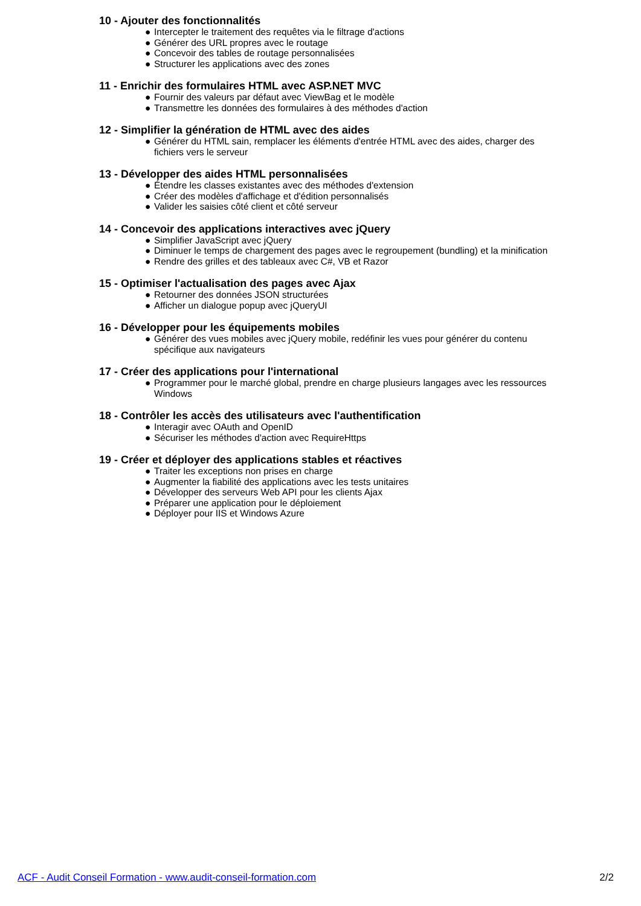10 - Ajouter des fonctionnalités
● Intercepter le traitement des requêtes via le filtrage d'actions
● Générer des URL propres avec le routage
● Concevoir des tables de routage personnalisées
● Structurer les applications avec des zones
11 - Enrichir des formulaires HTML avec ASP.NET MVC
● Fournir des valeurs par défaut avec ViewBag et le modèle
● Transmettre les données des formulaires à des méthodes d'action
12 - Simplifier la génération de HTML avec des aides
● Générer du HTML sain, remplacer les éléments d'entrée HTML avec des aides, charger des fichiers vers le serveur
13 - Développer des aides HTML personnalisées
● Étendre les classes existantes avec des méthodes d'extension
● Créer des modèles d'affichage et d'édition personnalisés
● Valider les saisies côté client et côté serveur
14 - Concevoir des applications interactives avec jQuery
● Simplifier JavaScript avec jQuery
● Diminuer le temps de chargement des pages avec le regroupement (bundling) et la minification
● Rendre des grilles et des tableaux avec C#, VB et Razor
15 - Optimiser l'actualisation des pages avec Ajax
● Retourner des données JSON structurées
● Afficher un dialogue popup avec jQueryUI
16 - Développer pour les équipements mobiles
● Générer des vues mobiles avec jQuery mobile, redéfinir les vues pour générer du contenu spécifique aux navigateurs
17 - Créer des applications pour l'international
● Programmer pour le marché global, prendre en charge plusieurs langages avec les ressources Windows
18 - Contrôler les accès des utilisateurs avec l'authentification
● Interagir avec OAuth and OpenID
● Sécuriser les méthodes d'action avec RequireHttps
19 - Créer et déployer des applications stables et réactives
● Traiter les exceptions non prises en charge
● Augmenter la fiabilité des applications avec les tests unitaires
● Développer des serveurs Web API pour les clients Ajax
● Préparer une application pour le déploiement
● Déployer pour IIS et Windows Azure
ACF - Audit Conseil Formation - www.audit-conseil-formation.com 2/2